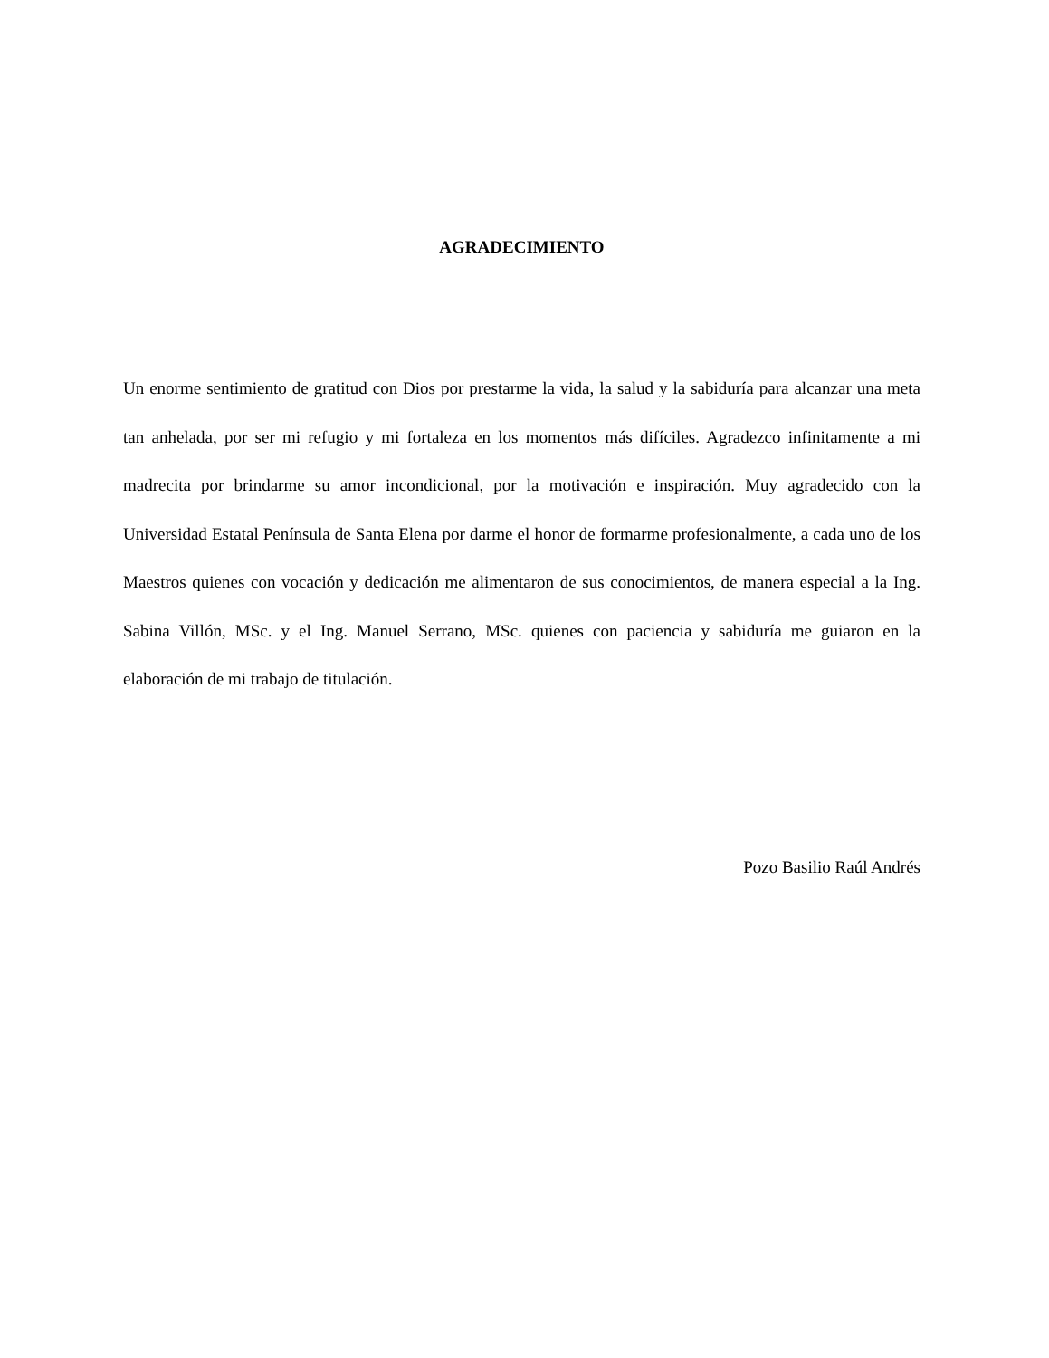AGRADECIMIENTO
Un enorme sentimiento de gratitud con Dios por prestarme la vida, la salud y la sabiduría para alcanzar una meta tan anhelada, por ser mi refugio y mi fortaleza en los momentos más difíciles. Agradezco infinitamente a mi madrecita por brindarme su amor incondicional, por la motivación e inspiración. Muy agradecido con la Universidad Estatal Península de Santa Elena por darme el honor de formarme profesionalmente, a cada uno de los Maestros quienes con vocación y dedicación me alimentaron de sus conocimientos, de manera especial a la Ing. Sabina Villón, MSc. y el Ing. Manuel Serrano, MSc. quienes con paciencia y sabiduría me guiaron en la elaboración de mi trabajo de titulación.
Pozo Basilio Raúl Andrés